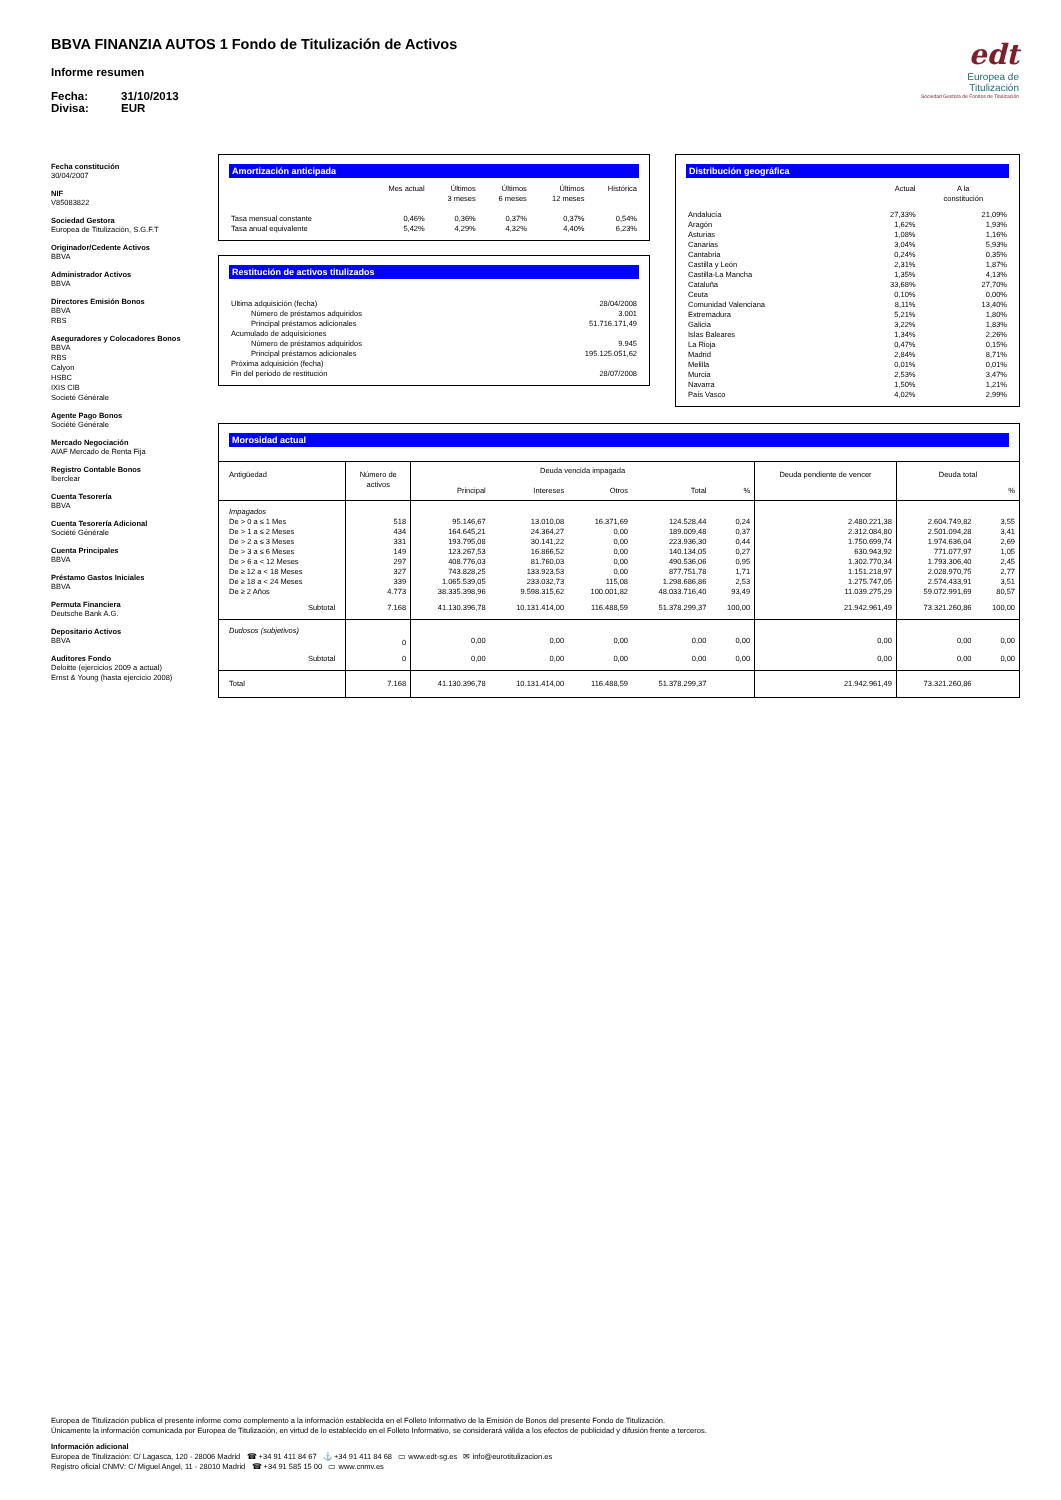BBVA FINANZIA AUTOS 1 Fondo de Titulización de Activos
Informe resumen
Fecha: 31/10/2013
Divisa: EUR
edt
Europea de
Titulización
Sociedad Gestora de Fondos de Titulización
Fecha constitución
30/04/2007
NIF
V85083822
Sociedad Gestora
Europea de Titulización, S.G.F.T
Originador/Cedente Activos
BBVA
Administrador Activos
BBVA
Directores Emisión Bonos
BBVA
RBS
Aseguradores y Colocadores Bonos
BBVA
RBS
Calyon
HSBC
IXIS CIB
Societé Générale
Agente Pago Bonos
Société Générale
Mercado Negociación
AIAF Mercado de Renta Fija
Registro Contable Bonos
Iberclear
Cuenta Tesorería
BBVA
Cuenta Tesorería Adicional
Société Générale
Cuenta Principales
BBVA
Préstamo Gastos Iniciales
BBVA
Permuta Financiera
Deutsche Bank A.G.
Depositario Activos
BBVA
Auditores Fondo
Deloitte (ejercicios 2009 a actual)
Ernst & Young (hasta ejercicio 2008)
Amortización anticipada
| | Mes actual | Últimos 3 meses | Últimos 6 meses | Últimos 12 meses | Histórica |
| --- | --- | --- | --- | --- | --- |
| Tasa mensual constante | 0,46% | 0,36% | 0,37% | 0,37% | 0,54% |
| Tasa anual equivalente | 5,42% | 4,29% | 4,32% | 4,40% | 6,23% |
Restitución de activos titulizados
| Ultima adquisición (fecha) | 28/04/2008 |
| Número de préstamos adquiridos | 3.001 |
| Principal préstamos adicionales | 51.716.171,49 |
| Acumulado de adquisiciones | |
| Número de préstamos adquiridos | 9.945 |
| Principal préstamos adicionales | 195.125.051,62 |
| Próxima adquisición (fecha) | |
| Fin del periodo de restitución | 28/07/2008 |
Distribución geográfica
| | Actual | A la constitución |
| --- | --- | --- |
| Andalucía | 27,33% | 21,09% |
| Aragón | 1,62% | 1,93% |
| Asturias | 1,08% | 1,16% |
| Canarias | 3,04% | 5,93% |
| Cantabria | 0,24% | 0,35% |
| Castilla y León | 2,31% | 1,87% |
| Castilla-La Mancha | 1,35% | 4,13% |
| Cataluña | 33,68% | 27,70% |
| Ceuta | 0,10% | 0,00% |
| Comunidad Valenciana | 8,11% | 13,40% |
| Extremadura | 5,21% | 1,80% |
| Galicia | 3,22% | 1,83% |
| Islas Baleares | 1,34% | 2,26% |
| La Rioja | 0,47% | 0,15% |
| Madrid | 2,84% | 8,71% |
| Melilla | 0,01% | 0,01% |
| Murcia | 2,53% | 3,47% |
| Navarra | 1,50% | 1,21% |
| País Vasco | 4,02% | 2,99% |
Morosidad actual
| Antigüedad | Número de activos | Deuda vencida impagada | | | | | Deuda pendiente de vencer | Deuda total | |
| --- | --- | --- | --- | --- | --- | --- | --- | --- | --- |
| | | Principal | Intereses | Otros | Total | % | | | % |
| Impagados | | | | | | | | | |
| De > 0 a ≤ 1 Mes | 518 | 95.146,67 | 13.010,08 | 16.371,69 | 124.528,44 | 0,24 | 2.480.221,38 | 2.604.749,82 | 3,55 |
| De > 1 a ≤ 2 Meses | 434 | 164.645,21 | 24.364,27 | 0,00 | 189.009,48 | 0,37 | 2.312.084,80 | 2.501.094,28 | 3,41 |
| De > 2 a ≤ 3 Meses | 331 | 193.795,08 | 30.141,22 | 0,00 | 223.936,30 | 0,44 | 1.750.699,74 | 1.974.636,04 | 2,69 |
| De > 3 a ≤ 6 Meses | 149 | 123.267,53 | 16.866,52 | 0,00 | 140.134,05 | 0,27 | 630.943,92 | 771.077,97 | 1,05 |
| De > 6 a < 12 Meses | 297 | 408.776,03 | 81.760,03 | 0,00 | 490.536,06 | 0,95 | 1.302.770,34 | 1.793.306,40 | 2,45 |
| De ≥ 12 a < 18 Meses | 327 | 743.828,25 | 133.923,53 | 0,00 | 877.751,78 | 1,71 | 1.151.218,97 | 2.028.970,75 | 2,77 |
| De ≥ 18 a < 24 Meses | 339 | 1.065.539,05 | 233.032,73 | 115,08 | 1.298.686,86 | 2,53 | 1.275.747,05 | 2.574.433,91 | 3,51 |
| De ≥ 2 Años | 4.773 | 38.335.398,96 | 9.598.315,62 | 100.001,82 | 48.033.716,40 | 93,49 | 11.039.275,29 | 59.072.991,69 | 80,57 |
| Subtotal | 7.168 | 41.130.396,78 | 10.131.414,00 | 116.488,59 | 51.378.299,37 | 100,00 | 21.942.961,49 | 73.321.260,86 | 100,00 |
| Dudosos (subjetivos) | | | | | | | | | |
| | 0 | 0,00 | 0,00 | 0,00 | 0,00 | 0,00 | 0,00 | 0,00 | 0,00 |
| Subtotal | 0 | 0,00 | 0,00 | 0,00 | 0,00 | 0,00 | 0,00 | 0,00 | 0,00 |
| Total | 7.168 | 41.130.396,78 | 10.131.414,00 | 116.488,59 | 51.378.299,37 | | 21.942.961,49 | 73.321.260,86 | |
Europea de Titulización publica el presente informe como complemento a la información establecida en el Folleto Informativo de la Emisión de Bonos del presente Fondo de Titulización.
Únicamente la información comunicada por Europea de Titulización, en virtud de lo establecido en el Folleto Informativo, se considerará válida a los efectos de publicidad y difusión frente a terceros.
Información adicional
Europea de Titulización: C/ Lagasca, 120 - 28006 Madrid ☎ +34 91 411 84 67 ⚓ +34 91 411 84 68 ▭ www.edt-sg.es ✉ info@eurotitulizacion.es
Registro oficial CNMV: C/ Miguel Angel, 11 - 28010 Madrid ☎ +34 91 585 15 00 ▭ www.cnmv.es